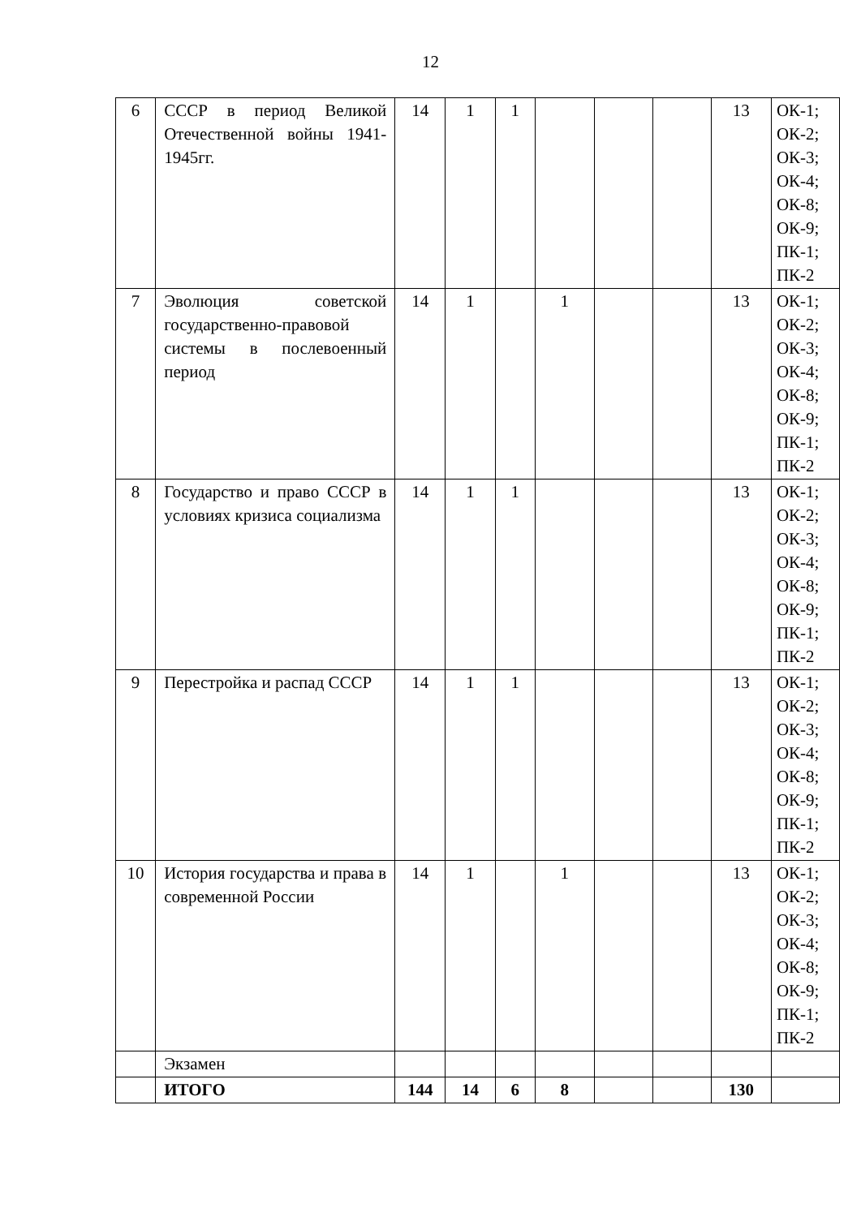12
| 6 | СССР в период Великой Отечественной войны 1941-1945гг. | 14 | 1 | 1 | | | | 13 | ОК-1; ОК-2; ОК-3; ОК-4; ОК-8; ОК-9; ПК-1; ПК-2 |
| 7 | Эволюция советской государственно-правовой системы в послевоенный период | 14 | 1 | | 1 | | | 13 | ОК-1; ОК-2; ОК-3; ОК-4; ОК-8; ОК-9; ПК-1; ПК-2 |
| 8 | Государство и право СССР в условиях кризиса социализма | 14 | 1 | 1 | | | | 13 | ОК-1; ОК-2; ОК-3; ОК-4; ОК-8; ОК-9; ПК-1; ПК-2 |
| 9 | Перестройка и распад СССР | 14 | 1 | 1 | | | | 13 | ОК-1; ОК-2; ОК-3; ОК-4; ОК-8; ОК-9; ПК-1; ПК-2 |
| 10 | История государства и права в современной России | 14 | 1 | | 1 | | | 13 | ОК-1; ОК-2; ОК-3; ОК-4; ОК-8; ОК-9; ПК-1; ПК-2 |
| | Экзамен | | | | | | | | |
| | ИТОГО | 144 | 14 | 6 | 8 | | | 130 | |